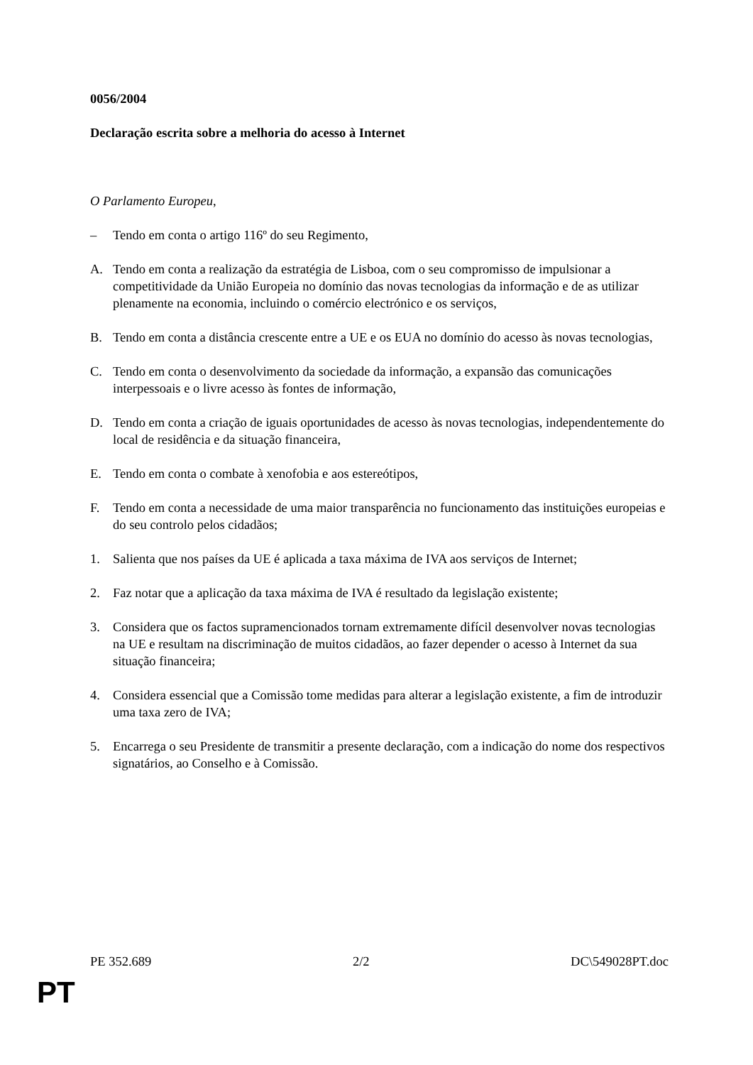0056/2004
Declaração escrita sobre a melhoria do acesso à Internet
O Parlamento Europeu,
– Tendo em conta o artigo 116º do seu Regimento,
A. Tendo em conta a realização da estratégia de Lisboa, com o seu compromisso de impulsionar a competitividade da União Europeia no domínio das novas tecnologias da informação e de as utilizar plenamente na economia, incluindo o comércio electrónico e os serviços,
B. Tendo em conta a distância crescente entre a UE e os EUA no domínio do acesso às novas tecnologias,
C. Tendo em conta o desenvolvimento da sociedade da informação, a expansão das comunicações interpessoais e o livre acesso às fontes de informação,
D. Tendo em conta a criação de iguais oportunidades de acesso às novas tecnologias, independentemente do local de residência e da situação financeira,
E. Tendo em conta o combate à xenofobia e aos estereótipos,
F. Tendo em conta a necessidade de uma maior transparência no funcionamento das instituições europeias e do seu controlo pelos cidadãos;
1. Salienta que nos países da UE é aplicada a taxa máxima de IVA aos serviços de Internet;
2. Faz notar que a aplicação da taxa máxima de IVA é resultado da legislação existente;
3. Considera que os factos supramencionados tornam extremamente difícil desenvolver novas tecnologias na UE e resultam na discriminação de muitos cidadãos, ao fazer depender o acesso à Internet da sua situação financeira;
4. Considera essencial que a Comissão tome medidas para alterar a legislação existente, a fim de introduzir uma taxa zero de IVA;
5. Encarrega o seu Presidente de transmitir a presente declaração, com a indicação do nome dos respectivos signatários, ao Conselho e à Comissão.
PE 352.689 2/2 DC\549028PT.doc
PT